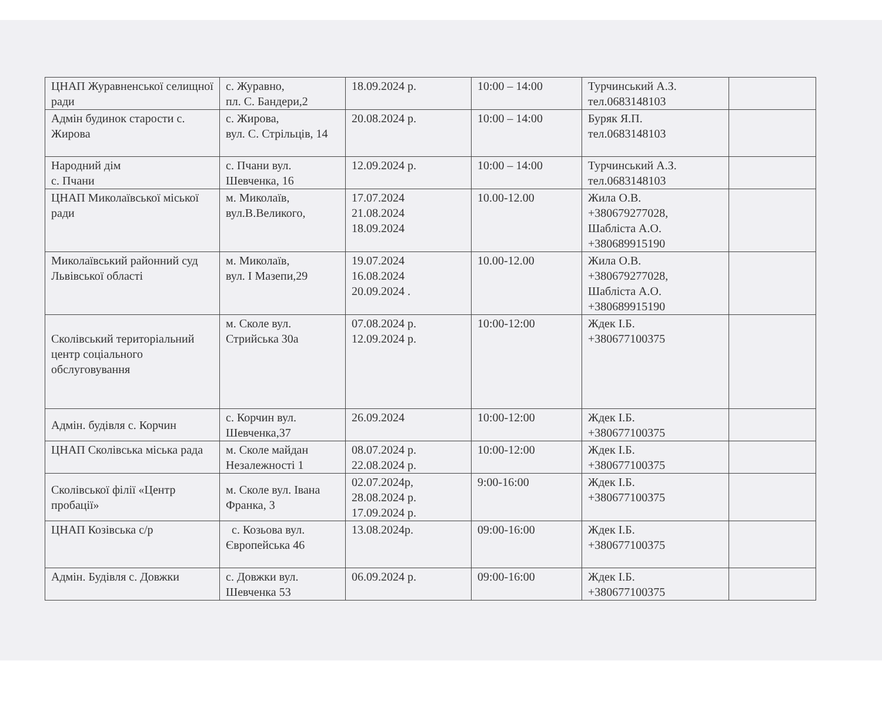| ЦНАП Журавненської селищної ради | с. Журавно, пл. С. Бандери,2 | 18.09.2024 р. | 10:00 – 14:00 | Турчинський А.З. тел.0683148103 | |
| Адмін будинок старости с. Жирова | с. Жирова, вул. С. Стрільців, 14 | 20.08.2024 р. | 10:00 – 14:00 | Буряк Я.П. тел.0683148103 | |
| Народний дім с. Пчани | с. Пчани вул. Шевченка, 16 | 12.09.2024 р. | 10:00 – 14:00 | Турчинський А.З. тел.0683148103 | |
| ЦНАП Миколаївської міської ради | м. Миколаїв, вул.В.Великого, | 17.07.2024 21.08.2024 18.09.2024 | 10.00-12.00 | Жила О.В. +380679277028, Шабліста А.О. +380689915190 | |
| Миколаївський районний суд Львівської області | м. Миколаїв, вул. І Мазепи,29 | 19.07.2024 16.08.2024 20.09.2024 . | 10.00-12.00 | Жила О.В. +380679277028, Шабліста А.О. +380689915190 | |
| Сколівський територіальний центр соціального обслуговування | м. Сколе вул. Стрийська 30а | 07.08.2024 р. 12.09.2024 р. | 10:00-12:00 | Ждек І.Б. +380677100375 | |
| Адмін. будівля с. Корчин | с. Корчин вул. Шевченка,37 | 26.09.2024 | 10:00-12:00 | Ждек І.Б. +380677100375 | |
| ЦНАП Сколівська міська рада | м. Сколе майдан Незалежності 1 | 08.07.2024 р. 22.08.2024 р. | 10:00-12:00 | Ждек І.Б. +380677100375 | |
| Сколівської філії «Центр пробації» | м. Сколе вул. Івана Франка, 3 | 02.07.2024р, 28.08.2024 р. 17.09.2024 р. | 9:00-16:00 | Ждек І.Б. +380677100375 | |
| ЦНАП Козівська с/р | с. Козьова вул. Європейська 46 | 13.08.2024р. | 09:00-16:00 | Ждек І.Б. +380677100375 | |
| Адмін. Будівля с. Довжки | с. Довжки вул. Шевченка 53 | 06.09.2024 р. | 09:00-16:00 | Ждек І.Б. +380677100375 | |